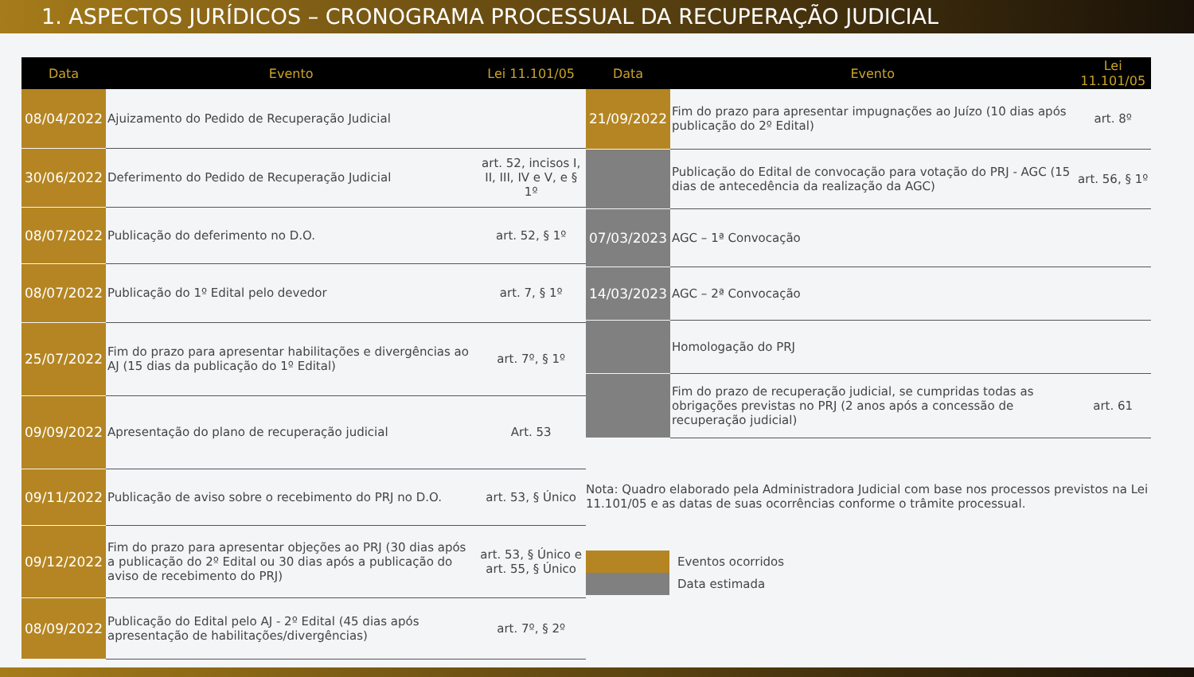1. ASPECTOS JURÍDICOS – CRONOGRAMA PROCESSUAL DA RECUPERAÇÃO JUDICIAL
| Data | Evento | Lei 11.101/05 |
| --- | --- | --- |
| 08/04/2022 | Ajuizamento do Pedido de Recuperação Judicial | |
| 30/06/2022 | Deferimento do Pedido de Recuperação Judicial | art. 52, incisos I, II, III, IV e V, e § 1º |
| 08/07/2022 | Publicação do deferimento no D.O. | art. 52, § 1º |
| 08/07/2022 | Publicação do 1º Edital pelo devedor | art. 7, § 1º |
| 25/07/2022 | Fim do prazo para apresentar habilitações e divergências ao AJ (15 dias da publicação do 1º Edital) | art. 7º, § 1º |
| 09/09/2022 | Apresentação do plano de recuperação judicial | Art. 53 |
| 09/11/2022 | Publicação de aviso sobre o recebimento do PRJ no D.O. | art. 53, § Único |
| 09/12/2022 | Fim do prazo para apresentar objeções ao PRJ (30 dias após a publicação do 2º Edital ou 30 dias após a publicação do aviso de recebimento do PRJ) | art. 53, § Único e art. 55, § Único |
| 08/09/2022 | Publicação do Edital pelo AJ - 2º Edital (45 dias após apresentação de habilitações/divergências) | art. 7º, § 2º |
| Data | Evento | Lei 11.101/05 |
| --- | --- | --- |
| 21/09/2022 | Fim do prazo para apresentar impugnações ao Juízo (10 dias após publicação do 2º Edital) | art. 8º |
| | Publicação do Edital de convocação para votação do PRJ - AGC (15 dias de antecedência da realização da AGC) | art. 56, § 1º |
| 07/03/2023 | AGC – 1ª Convocação | |
| 14/03/2023 | AGC – 2ª Convocação | |
| | Homologação do PRJ | |
| | Fim do prazo de recuperação judicial, se cumpridas todas as obrigações previstas no PRJ (2 anos após a concessão de recuperação judicial) | art. 61 |
Nota: Quadro elaborado pela Administradora Judicial com base nos processos previstos na Lei 11.101/05 e as datas de suas ocorrências conforme o trâmite processual.
Eventos ocorridos
Data estimada